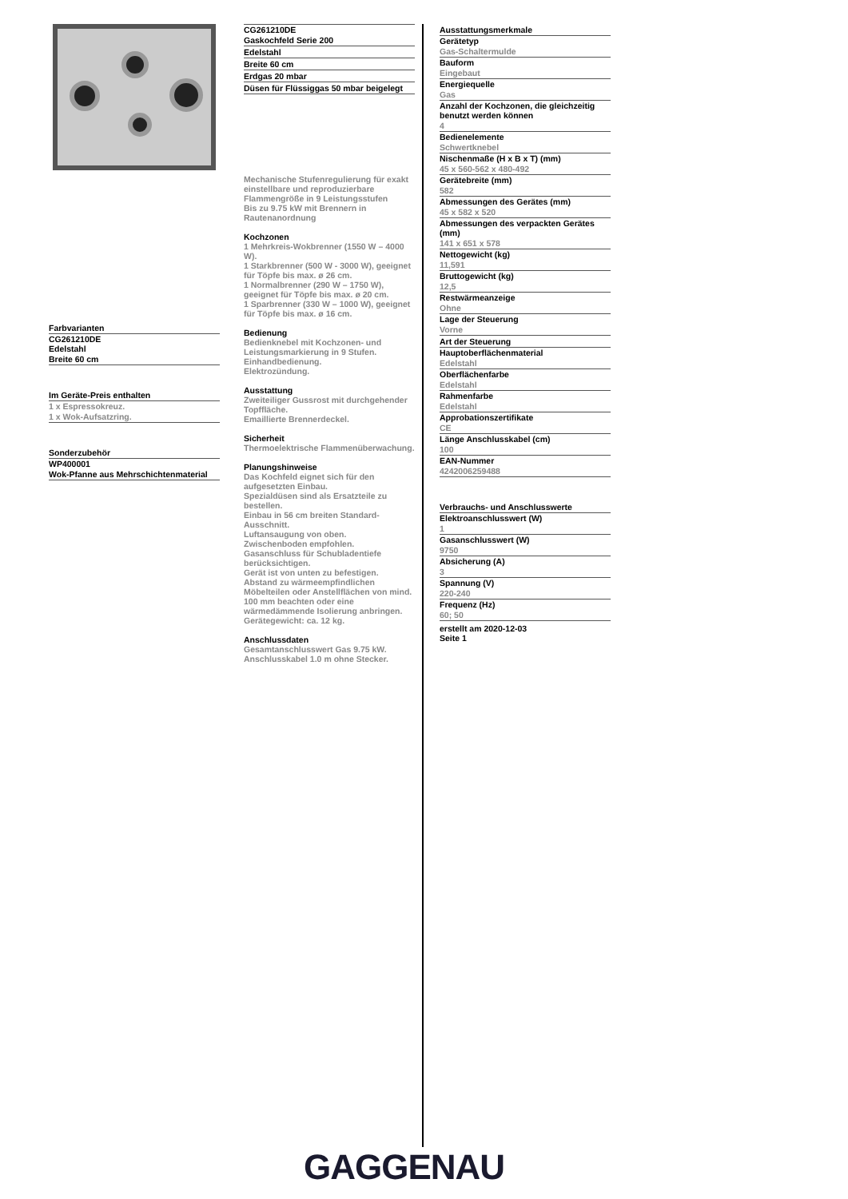Farbvarianten
CG261210DE
Edelstahl
Breite 60 cm
Im Geräte-Preis enthalten
1 x Espressokreuz.
1 x Wok-Aufsatzring.
Sonderzubehör
WP400001
Wok-Pfanne aus Mehrschichtenmaterial
CG261210DE
Gaskochfeld Serie 200
Edelstahl
Breite 60 cm
Erdgas 20 mbar
Düsen für Flüssiggas 50 mbar beigelegt
Mechanische Stufenregulierung für exakt einstellbare und reproduzierbare Flammengröße in 9 Leistungsstufen
Bis zu 9.75 kW mit Brennern in Rautenanordnung
Kochzonen
1 Mehrkreis-Wokbrenner (1550 W – 4000 W).
1 Starkbrenner (500 W - 3000 W), geeignet für Töpfe bis max. ø 26 cm.
1 Normalbrenner (290 W – 1750 W), geeignet für Töpfe bis max. ø 20 cm.
1 Sparbrenner (330 W – 1000 W), geeignet für Töpfe bis max. ø 16 cm.
Bedienung
Bedienknebel mit Kochzonen- und Leistungsmarkierung in 9 Stufen.
Einhandbedienung.
Elektrozündung.
Ausstattung
Zweiteiliger Gussrost mit durchgehender Topffläche.
Emaillierte Brennerdeckel.
Sicherheit
Thermoelektrische Flammenüberwachung.
Planungshinweise
Das Kochfeld eignet sich für den aufgesetzten Einbau.
Spezialdüsen sind als Ersatzteile zu bestellen.
Einbau in 56 cm breiten Standard-Ausschnitt.
Luftansaugung von oben.
Zwischenboden empfohlen.
Gasanschluss für Schubladentiefe berücksichtigen.
Gerät ist von unten zu befestigen.
Abstand zu wärmeempfindlichen Möbelteilen oder Anstellflächen von mind. 100 mm beachten oder eine wärmedämmende Isolierung anbringen.
Gerätegewicht: ca. 12 kg.
Anschlussdaten
Gesamtanschlusswert Gas 9.75 kW.
Anschlusskabel 1.0 m ohne Stecker.
Ausstattungsmerkmale
Gerätetyp
Gas-Schaltermulde
Bauform
Eingebaut
Energiequelle
Gas
Anzahl der Kochzonen, die gleichzeitig benutzt werden können
4
Bedienelemente
Schwertknebel
Nischenmaße (H x B x T) (mm)
45 x 560-562 x 480-492
Gerätebreite (mm)
582
Abmessungen des Gerätes (mm)
45 x 582 x 520
Abmessungen des verpackten Gerätes (mm)
141 x 651 x 578
Nettogewicht (kg)
11,591
Bruttogewicht (kg)
12,5
Restwärmeanzeige
Ohne
Lage der Steuerung
Vorne
Art der Steuerung
Hauptoberflächenmaterial
Edelstahl
Oberflächenfarbe
Edelstahl
Rahmenfarbe
Edelstahl
Approbationszertifikate
CE
Länge Anschlusskabel (cm)
100
EAN-Nummer
4242006259488
Verbrauchs- und Anschlusswerte
Elektroanschlusswert (W)
1
Gasanschlusswert (W)
9750
Absicherung (A)
3
Spannung (V)
220-240
Frequenz (Hz)
60; 50
erstellt am 2020-12-03
Seite 1
GAGGENAU